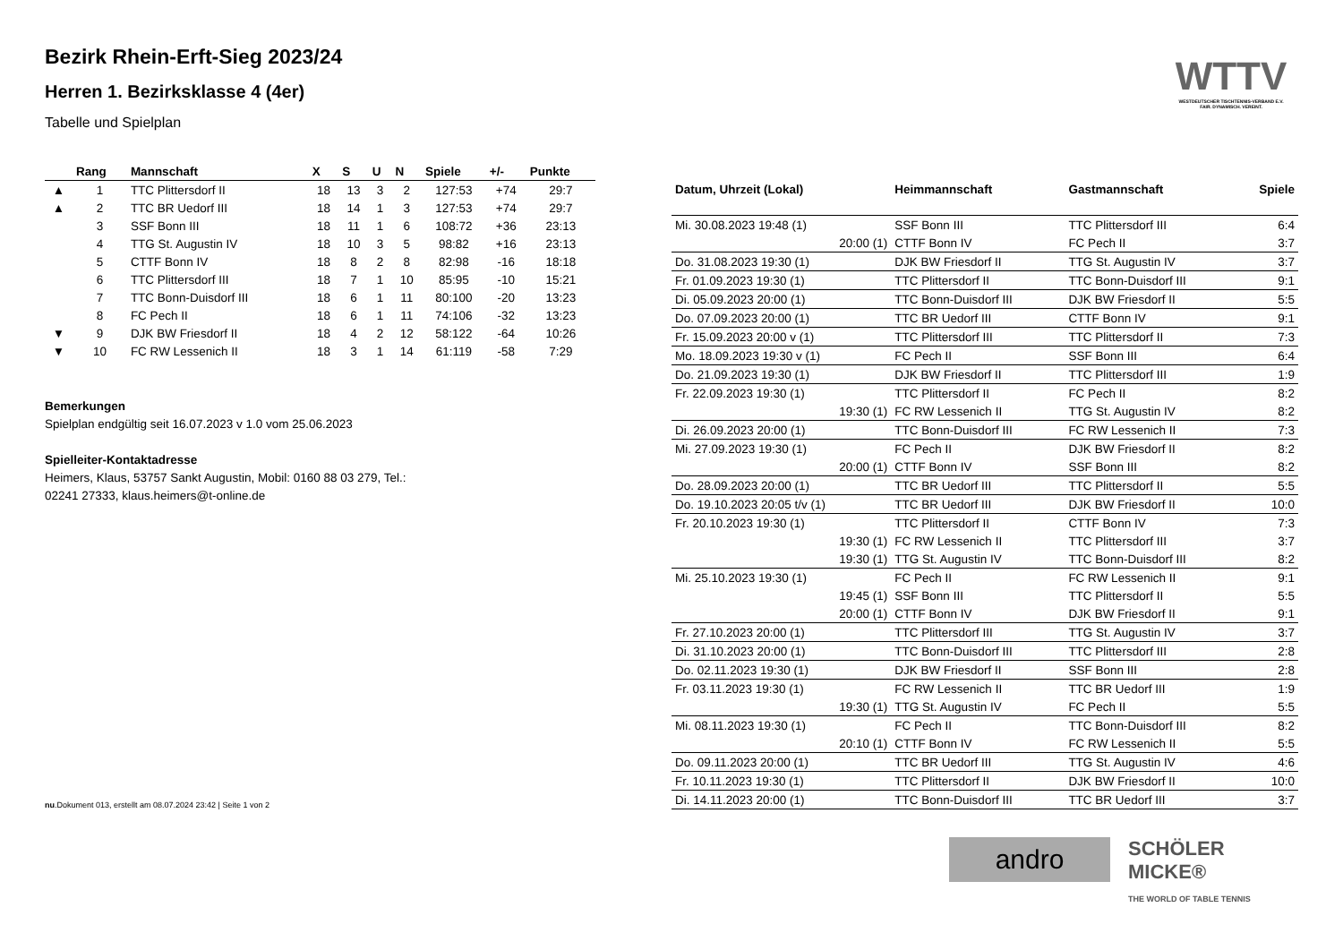Bezirk Rhein-Erft-Sieg 2023/24
Herren 1. Bezirksklasse 4 (4er)
Tabelle und Spielplan
WTTV
WESTDEUTSCHER TISCHTENNIS-VERBAND E.V. FAIR. DYNAMISCH. VEREINT.
| | Rang | Mannschaft | X | S | U | N | Spiele | +/- | Punkte |
| --- | --- | --- | --- | --- | --- | --- | --- | --- | --- |
| ▲ | 1 | TTC Plittersdorf II | 18 | 13 | 3 | 2 | 127:53 | +74 | 29:7 |
| ▲ | 2 | TTC BR Uedorf III | 18 | 14 | 1 | 3 | 127:53 | +74 | 29:7 |
| | 3 | SSF Bonn III | 18 | 11 | 1 | 6 | 108:72 | +36 | 23:13 |
| | 4 | TTG St. Augustin IV | 18 | 10 | 3 | 5 | 98:82 | +16 | 23:13 |
| | 5 | CTTF Bonn IV | 18 | 8 | 2 | 8 | 82:98 | -16 | 18:18 |
| | 6 | TTC Plittersdorf III | 18 | 7 | 1 | 10 | 85:95 | -10 | 15:21 |
| | 7 | TTC Bonn-Duisdorf III | 18 | 6 | 1 | 11 | 80:100 | -20 | 13:23 |
| | 8 | FC Pech II | 18 | 6 | 1 | 11 | 74:106 | -32 | 13:23 |
| ▼ | 9 | DJK BW Friesdorf II | 18 | 4 | 2 | 12 | 58:122 | -64 | 10:26 |
| ▼ | 10 | FC RW Lessenich II | 18 | 3 | 1 | 14 | 61:119 | -58 | 7:29 |
Bemerkungen
Spielplan endgültig seit 16.07.2023 v 1.0 vom 25.06.2023
Spielleiter-Kontaktadresse
Heimers, Klaus, 53757 Sankt Augustin, Mobil: 0160 88 03 279, Tel.:
02241 27333, klaus.heimers@t-online.de
nu.Dokument 013, erstellt am 08.07.2024 23:42 | Seite 1 von 2
| Datum, Uhrzeit (Lokal) | Heimmannschaft | Gastmannschaft | Spiele |
| --- | --- | --- | --- |
| Mi. 30.08.2023 19:48 (1) | SSF Bonn III | TTC Plittersdorf III | 6:4 |
| 20:00 (1) | CTTF Bonn IV | FC Pech II | 3:7 |
| Do. 31.08.2023 19:30 (1) | DJK BW Friesdorf II | TTG St. Augustin IV | 3:7 |
| Fr. 01.09.2023 19:30 (1) | TTC Plittersdorf II | TTC Bonn-Duisdorf III | 9:1 |
| Di. 05.09.2023 20:00 (1) | TTC Bonn-Duisdorf III | DJK BW Friesdorf II | 5:5 |
| Do. 07.09.2023 20:00 (1) | TTC BR Uedorf III | CTTF Bonn IV | 9:1 |
| Fr. 15.09.2023 20:00 v (1) | TTC Plittersdorf III | TTC Plittersdorf II | 7:3 |
| Mo. 18.09.2023 19:30 v (1) | FC Pech II | SSF Bonn III | 6:4 |
| Do. 21.09.2023 19:30 (1) | DJK BW Friesdorf II | TTC Plittersdorf III | 1:9 |
| Fr. 22.09.2023 19:30 (1) | TTC Plittersdorf II | FC Pech II | 8:2 |
| 19:30 (1) | FC RW Lessenich II | TTG St. Augustin IV | 8:2 |
| Di. 26.09.2023 20:00 (1) | TTC Bonn-Duisdorf III | FC RW Lessenich II | 7:3 |
| Mi. 27.09.2023 19:30 (1) | FC Pech II | DJK BW Friesdorf II | 8:2 |
| 20:00 (1) | CTTF Bonn IV | SSF Bonn III | 8:2 |
| Do. 28.09.2023 20:00 (1) | TTC BR Uedorf III | TTC Plittersdorf II | 5:5 |
| Do. 19.10.2023 20:05 t/v (1) | TTC BR Uedorf III | DJK BW Friesdorf II | 10:0 |
| Fr. 20.10.2023 19:30 (1) | TTC Plittersdorf II | CTTF Bonn IV | 7:3 |
| 19:30 (1) | FC RW Lessenich II | TTC Plittersdorf III | 3:7 |
| 19:30 (1) | TTG St. Augustin IV | TTC Bonn-Duisdorf III | 8:2 |
| Mi. 25.10.2023 19:30 (1) | FC Pech II | FC RW Lessenich II | 9:1 |
| 19:45 (1) | SSF Bonn III | TTC Plittersdorf II | 5:5 |
| 20:00 (1) | CTTF Bonn IV | DJK BW Friesdorf II | 9:1 |
| Fr. 27.10.2023 20:00 (1) | TTC Plittersdorf III | TTG St. Augustin IV | 3:7 |
| Di. 31.10.2023 20:00 (1) | TTC Bonn-Duisdorf III | TTC Plittersdorf III | 2:8 |
| Do. 02.11.2023 19:30 (1) | DJK BW Friesdorf II | SSF Bonn III | 2:8 |
| Fr. 03.11.2023 19:30 (1) | FC RW Lessenich II | TTC BR Uedorf III | 1:9 |
| 19:30 (1) | TTG St. Augustin IV | FC Pech II | 5:5 |
| Mi. 08.11.2023 19:30 (1) | FC Pech II | TTC Bonn-Duisdorf III | 8:2 |
| 20:10 (1) | CTTF Bonn IV | FC RW Lessenich II | 5:5 |
| Do. 09.11.2023 20:00 (1) | TTC BR Uedorf III | TTG St. Augustin IV | 4:6 |
| Fr. 10.11.2023 19:30 (1) | TTC Plittersdorf II | DJK BW Friesdorf II | 10:0 |
| Di. 14.11.2023 20:00 (1) | TTC Bonn-Duisdorf III | TTC BR Uedorf III | 3:7 |
andro
SCHÖLER MICKE®
THE WORLD OF TABLE TENNIS